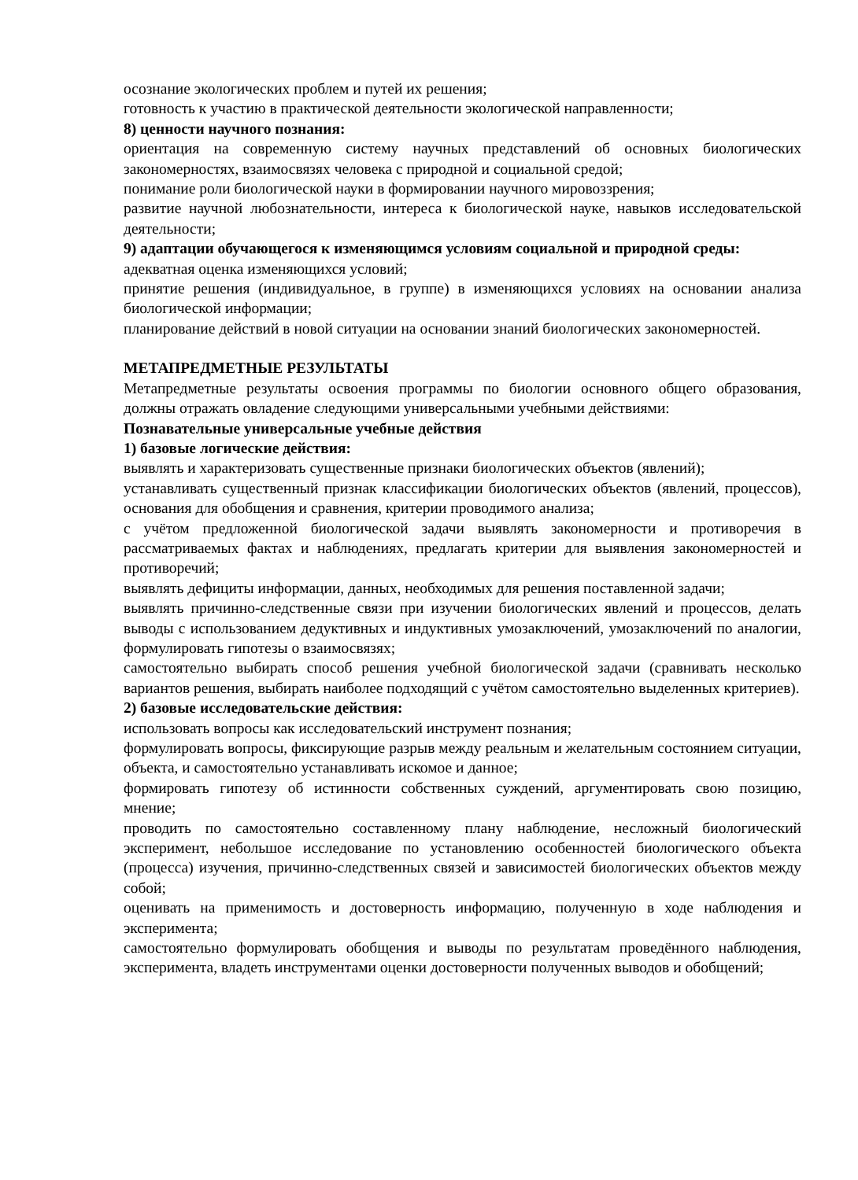осознание экологических проблем и путей их решения;
готовность к участию в практической деятельности экологической направленности;
8) ценности научного познания:
ориентация на современную систему научных представлений об основных биологических закономерностях, взаимосвязях человека с природной и социальной средой;
понимание роли биологической науки в формировании научного мировоззрения;
развитие научной любознательности, интереса к биологической науке, навыков исследовательской деятельности;
9) адаптации обучающегося к изменяющимся условиям социальной и природной среды:
адекватная оценка изменяющихся условий;
принятие решения (индивидуальное, в группе) в изменяющихся условиях на основании анализа биологической информации;
планирование действий в новой ситуации на основании знаний биологических закономерностей.
МЕТАПРЕДМЕТНЫЕ РЕЗУЛЬТАТЫ
Метапредметные результаты освоения программы по биологии основного общего образования, должны отражать овладение следующими универсальными учебными действиями:
Познавательные универсальные учебные действия
1) базовые логические действия:
выявлять и характеризовать существенные признаки биологических объектов (явлений);
устанавливать существенный признак классификации биологических объектов (явлений, процессов), основания для обобщения и сравнения, критерии проводимого анализа;
с учётом предложенной биологической задачи выявлять закономерности и противоречия в рассматриваемых фактах и наблюдениях, предлагать критерии для выявления закономерностей и противоречий;
выявлять дефициты информации, данных, необходимых для решения поставленной задачи;
выявлять причинно-следственные связи при изучении биологических явлений и процессов, делать выводы с использованием дедуктивных и индуктивных умозаключений, умозаключений по аналогии, формулировать гипотезы о взаимосвязях;
самостоятельно выбирать способ решения учебной биологической задачи (сравнивать несколько вариантов решения, выбирать наиболее подходящий с учётом самостоятельно выделенных критериев).
2) базовые исследовательские действия:
использовать вопросы как исследовательский инструмент познания;
формулировать вопросы, фиксирующие разрыв между реальным и желательным состоянием ситуации, объекта, и самостоятельно устанавливать искомое и данное;
формировать гипотезу об истинности собственных суждений, аргументировать свою позицию, мнение;
проводить по самостоятельно составленному плану наблюдение, несложный биологический эксперимент, небольшое исследование по установлению особенностей биологического объекта (процесса) изучения, причинно-следственных связей и зависимостей биологических объектов между собой;
оценивать на применимость и достоверность информацию, полученную в ходе наблюдения и эксперимента;
самостоятельно формулировать обобщения и выводы по результатам проведённого наблюдения, эксперимента, владеть инструментами оценки достоверности полученных выводов и обобщений;